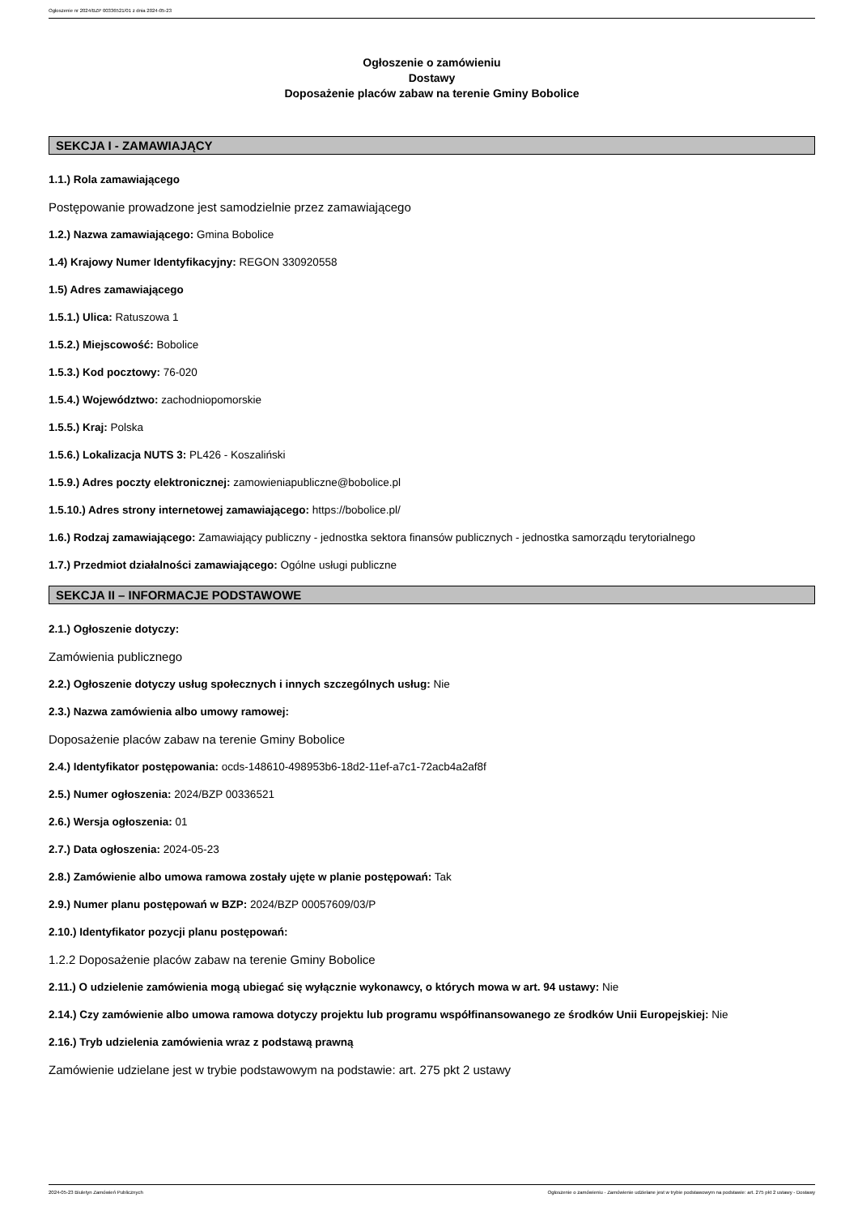Ogłoszenie nr 2024/BZP 00336521/01 z dnia 2024-05-23
Ogłoszenie o zamówieniu
Dostawy
Doposażenie placów zabaw na terenie Gminy Bobolice
SEKCJA I - ZAMAWIAJĄCY
1.1.) Rola zamawiającego
Postępowanie prowadzone jest samodzielnie przez zamawiającego
1.2.) Nazwa zamawiającego: Gmina Bobolice
1.4) Krajowy Numer Identyfikacyjny: REGON 330920558
1.5) Adres zamawiającego
1.5.1.) Ulica: Ratuszowa 1
1.5.2.) Miejscowość: Bobolice
1.5.3.) Kod pocztowy: 76-020
1.5.4.) Województwo: zachodniopomorskie
1.5.5.) Kraj: Polska
1.5.6.) Lokalizacja NUTS 3: PL426 - Koszaliński
1.5.9.) Adres poczty elektronicznej: zamowieniapubliczne@bobolice.pl
1.5.10.) Adres strony internetowej zamawiającego: https://bobolice.pl/
1.6.) Rodzaj zamawiającego: Zamawiający publiczny - jednostka sektora finansów publicznych - jednostka samorządu terytorialnego
1.7.) Przedmiot działalności zamawiającego: Ogólne usługi publiczne
SEKCJA II – INFORMACJE PODSTAWOWE
2.1.) Ogłoszenie dotyczy:
Zamówienia publicznego
2.2.) Ogłoszenie dotyczy usług społecznych i innych szczególnych usług: Nie
2.3.) Nazwa zamówienia albo umowy ramowej:
Doposażenie placów zabaw na terenie Gminy Bobolice
2.4.) Identyfikator postępowania: ocds-148610-498953b6-18d2-11ef-a7c1-72acb4a2af8f
2.5.) Numer ogłoszenia: 2024/BZP 00336521
2.6.) Wersja ogłoszenia: 01
2.7.) Data ogłoszenia: 2024-05-23
2.8.) Zamówienie albo umowa ramowa zostały ujęte w planie postępowań: Tak
2.9.) Numer planu postępowań w BZP: 2024/BZP 00057609/03/P
2.10.) Identyfikator pozycji planu postępowań:
1.2.2 Doposażenie placów zabaw na terenie Gminy Bobolice
2.11.) O udzielenie zamówienia mogą ubiegać się wyłącznie wykonawcy, o których mowa w art. 94 ustawy: Nie
2.14.) Czy zamówienie albo umowa ramowa dotyczy projektu lub programu współfinansowanego ze środków Unii Europejskiej: Nie
2.16.) Tryb udzielenia zamówienia wraz z podstawą prawną
Zamówienie udzielane jest w trybie podstawowym na podstawie: art. 275 pkt 2 ustawy
2024-05-23 Biuletyn Zamówień Publicznych Ogłoszenie o zamówieniu - Zamówienie udzielane jest w trybie podstawowym na podstawie: art. 275 pkt 2 ustawy - Dostawy